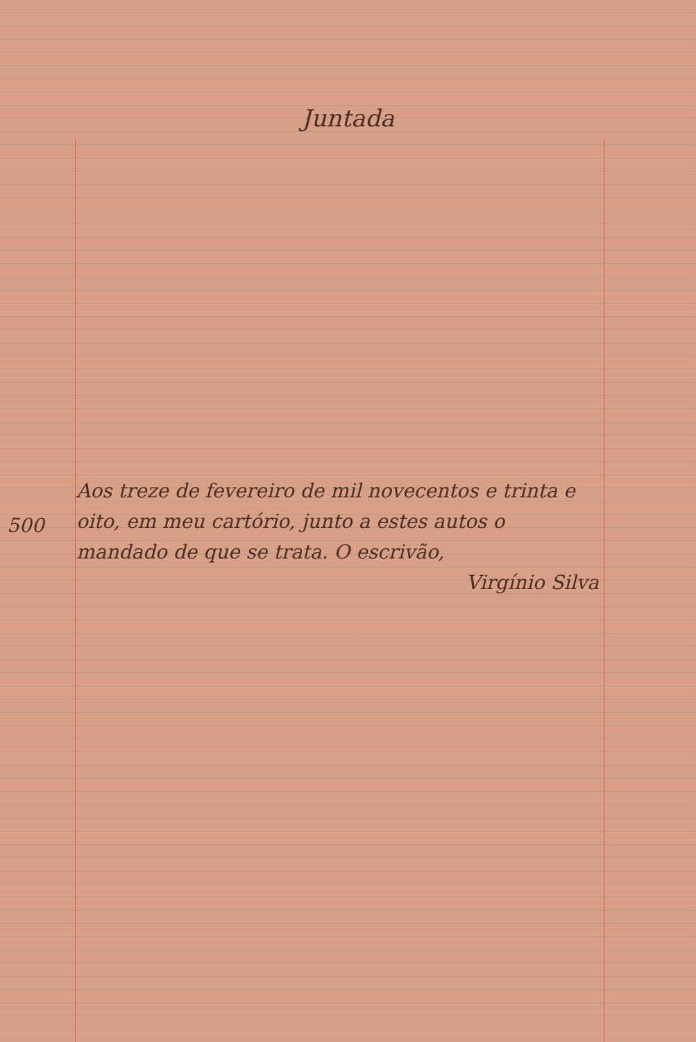Juntada
500
Aos treze de fevereiro de mil novecentos e trinta e oito, em meu cartório, junto a estes autos o mandado de que se trata. O escrivão,
Virgínio Silva